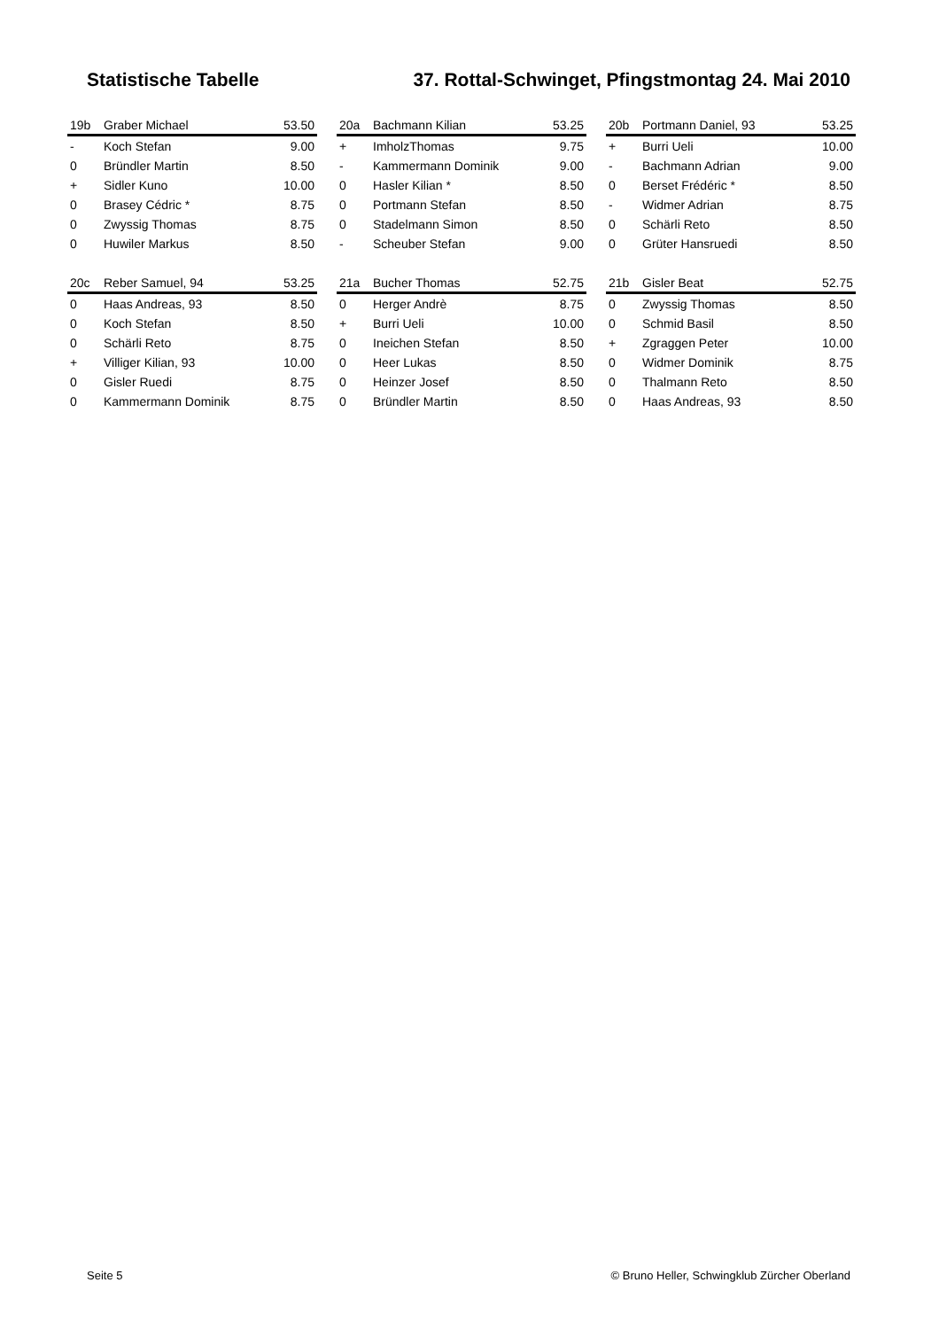Statistische Tabelle 37. Rottal-Schwinget, Pfingstmontag 24. Mai 2010
| 19b | Graber Michael | 53.50 |
| --- | --- | --- |
| - | Koch Stefan | 9.00 |
| 0 | Bründler Martin | 8.50 |
| + | Sidler Kuno | 10.00 |
| 0 | Brasey Cédric * | 8.75 |
| 0 | Zwyssig Thomas | 8.75 |
| 0 | Huwiler Markus | 8.50 |
| 20a | Bachmann Kilian | 53.25 |
| --- | --- | --- |
| + | ImholzThomas | 9.75 |
| - | Kammermann Dominik | 9.00 |
| 0 | Hasler Kilian * | 8.50 |
| 0 | Portmann Stefan | 8.50 |
| 0 | Stadelmann Simon | 8.50 |
| - | Scheuber Stefan | 9.00 |
| 20b | Portmann Daniel, 93 | 53.25 |
| --- | --- | --- |
| + | Burri Ueli | 10.00 |
| - | Bachmann Adrian | 9.00 |
| 0 | Berset Frédéric * | 8.50 |
| - | Widmer Adrian | 8.75 |
| 0 | Schärli Reto | 8.50 |
| 0 | Grüter Hansruedi | 8.50 |
| 20c | Reber Samuel, 94 | 53.25 |
| --- | --- | --- |
| 0 | Haas Andreas, 93 | 8.50 |
| 0 | Koch Stefan | 8.50 |
| 0 | Schärli Reto | 8.75 |
| + | Villiger Kilian, 93 | 10.00 |
| 0 | Gisler Ruedi | 8.75 |
| 0 | Kammermann Dominik | 8.75 |
| 21a | Bucher Thomas | 52.75 |
| --- | --- | --- |
| 0 | Herger Andrè | 8.75 |
| + | Burri Ueli | 10.00 |
| 0 | Ineichen Stefan | 8.50 |
| 0 | Heer Lukas | 8.50 |
| 0 | Heinzer Josef | 8.50 |
| 0 | Bründler Martin | 8.50 |
| 21b | Gisler Beat | 52.75 |
| --- | --- | --- |
| 0 | Zwyssig Thomas | 8.50 |
| 0 | Schmid Basil | 8.50 |
| + | Zgraggen Peter | 10.00 |
| 0 | Widmer Dominik | 8.75 |
| 0 | Thalmann Reto | 8.50 |
| 0 | Haas Andreas, 93 | 8.50 |
Seite 5 © Bruno Heller, Schwingklub Zürcher Oberland